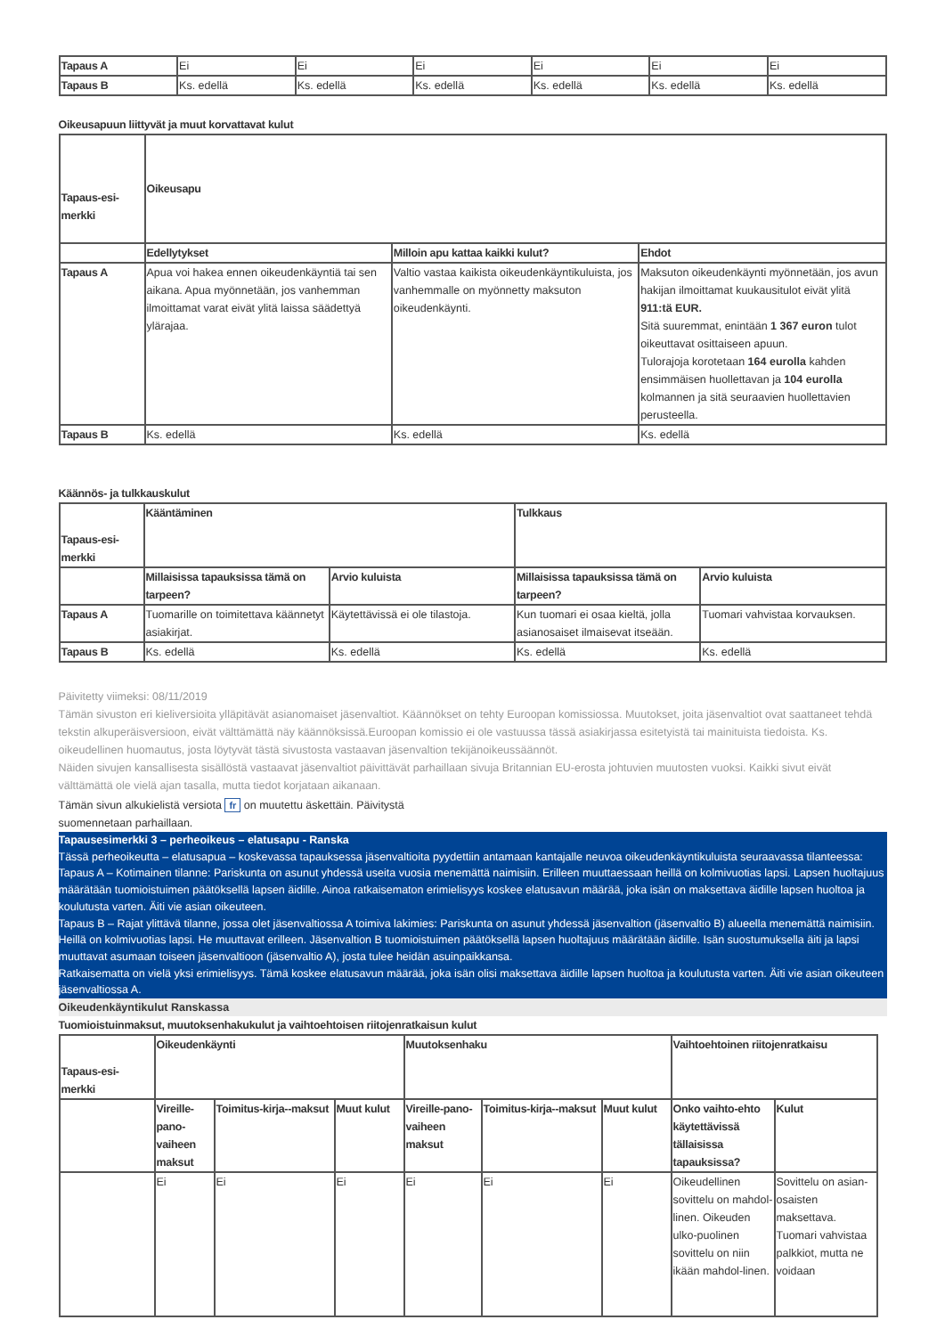| Tapaus A | Ei | Ei | Ei | Ei | Ei | Ei |
| Tapaus B | Ks. edellä | Ks. edellä | Ks. edellä | Ks. edellä | Ks. edellä | Ks. edellä |
Oikeusapuun liittyvät ja muut korvattavat kulut
| Tapaus-esi-merkki | Oikeusapu | | |
| --- | --- | --- | --- |
| | Edellytykset | Milloin apu kattaa kaikki kulut? | Ehdot |
| Tapaus A | Apua voi hakea ennen oikeudenkäyntiä tai sen aikana. Apua myönnetään, jos vanhemman ilmoittamat varat eivät ylitä laissa säädettyä ylärajaa. | Valtio vastaa kaikista oikeudenkäyntikuluista, jos vanhemmalle on myönnetty maksuton oikeudenkäynti. | Maksuton oikeudenkäynti myönnetään, jos avun hakijan ilmoittamat kuukausitulot eivät ylitä 911:tä EUR. Sitä suuremmat, enintään 1 367 euron tulot oikeuttavat osittaiseen apuun. Tulorajoja korotetaan 164 eurolla kahden ensimmäisen huollettavan ja 104 eurolla kolmannen ja sitä seuraavien huollettavien perusteella. |
| Tapaus B | Ks. edellä | Ks. edellä | Ks. edellä |
Käännös- ja tulkkauskulut
| Tapaus-esi-merkki | Kääntäminen | | Tulkkaus | |
| --- | --- | --- | --- | --- |
| | Millaisissa tapauksissa tämä on tarpeen? | Arvio kuluista | Millaisissa tapauksissa tämä on tarpeen? | Arvio kuluista |
| Tapaus A | Tuomarille on toimitettava käännetyt asiakirjat. | Käytettävissä ei ole tilastoja. | Kun tuomari ei osaa kieltä, jolla asianosaiset ilmaisevat itseään. | Tuomari vahvistaa korvauksen. |
| Tapaus B | Ks. edellä | Ks. edellä | Ks. edellä | Ks. edellä |
Päivitetty viimeksi: 08/11/2019
Tämän sivuston eri kieliversioita ylläpitävät asianomaiset jäsenvaltiot. Käännökset on tehty Euroopan komissiossa. Muutokset, joita jäsenvaltiot ovat saattaneet tehdä tekstin alkuperäisversioon, eivät välttämättä näy käännöksissä.Euroopan komissio ei ole vastuussa tässä asiakirjassa esitetyistä tai mainituista tiedoista. Ks. oikeudellinen huomautus, josta löytyvät tästä sivustosta vastaavan jäsenvaltion tekijänoikeussäännöt.
Näiden sivujen kansallisesta sisällöstä vastaavat jäsenvaltiot päivittävät parhaillaan sivuja Britannian EU-erosta johtuvien muutosten vuoksi. Kaikki sivut eivät välttämättä ole vielä ajan tasalla, mutta tiedot korjataan aikanaan.
Tämän sivun alkukielistä versiota fr on muutettu äskettäin. Päivitystä suomennetaan parhaillaan.
Tapausesimerkki 3 – perheoikeus – elatusapu - Ranska
Tässä perheoikeutta – elatusapua – koskevassa tapauksessa jäsenvaltioita pyydettiin antamaan kantajalle neuvoa oikeudenkäyntikuluista seuraavassa tilanteessa:
Tapaus A – Kotimainen tilanne: Pariskunta on asunut yhdessä useita vuosia menemättä naimisiin. Erilleen muuttaessaan heillä on kolmivuotias lapsi. Lapsen huoltajuus määrätään tuomioistuimen päätöksellä lapsen äidille. Ainoa ratkaisematon erimielisyys koskee elatusavun määrää, joka isän on maksettava äidille lapsen huoltoa ja koulutusta varten. Äiti vie asian oikeuteen.
Tapaus B – Rajat ylittävä tilanne, jossa olet jäsenvaltiossa A toimiva lakimies: Pariskunta on asunut yhdessä jäsenvaltion (jäsenvaltio B) alueella menemättä naimisiin. Heillä on kolmivuotias lapsi. He muuttavat erilleen. Jäsenvaltion B tuomioistuimen päätöksellä lapsen huoltajuus määrätään äidille. Isän suostumuksella äiti ja lapsi muuttavat asumaan toiseen jäsenvaltioon (jäsenvaltio A), josta tulee heidän asuinpaikkansa.
Ratkaisematta on vielä yksi erimielisyys. Tämä koskee elatusavun määrää, joka isän olisi maksettava äidille lapsen huoltoa ja koulutusta varten. Äiti vie asian oikeuteen jäsenvaltiossa A.
Oikeudenkäyntikulut Ranskassa
Tuomioistuinmaksut, muutoksenhakukulut ja vaihtoehtoisen riitojenratkaisun kulut
| Tapaus-esi-merkki | Oikeudenkäynti | | | Muutoksenhaku | | | Vaihtoehtoinen riitojenratkaisu | |
| --- | --- | --- | --- | --- | --- | --- | --- | --- |
| | Vireille-pano-vaiheen maksut | Toimitus-kirja--maksut | Muut kulut | Vireille-pano-vaiheen maksut | Toimitus-kirja--maksut | Muut kulut | Onko vaihto-ehto käytettävissä tällaisissa tapauksissa? | Kulut |
| | Ei | Ei | Ei | Ei | Ei | Ei | Oikeudellinen sovittelu on mahdol-linen. Oikeuden ulko-puolinen sovittelu on niin ikään mahdol-linen. | Sovittelu on asian-osaisten maksettava. Tuomari vahvistaa palkkiot, mutta ne voidaan |